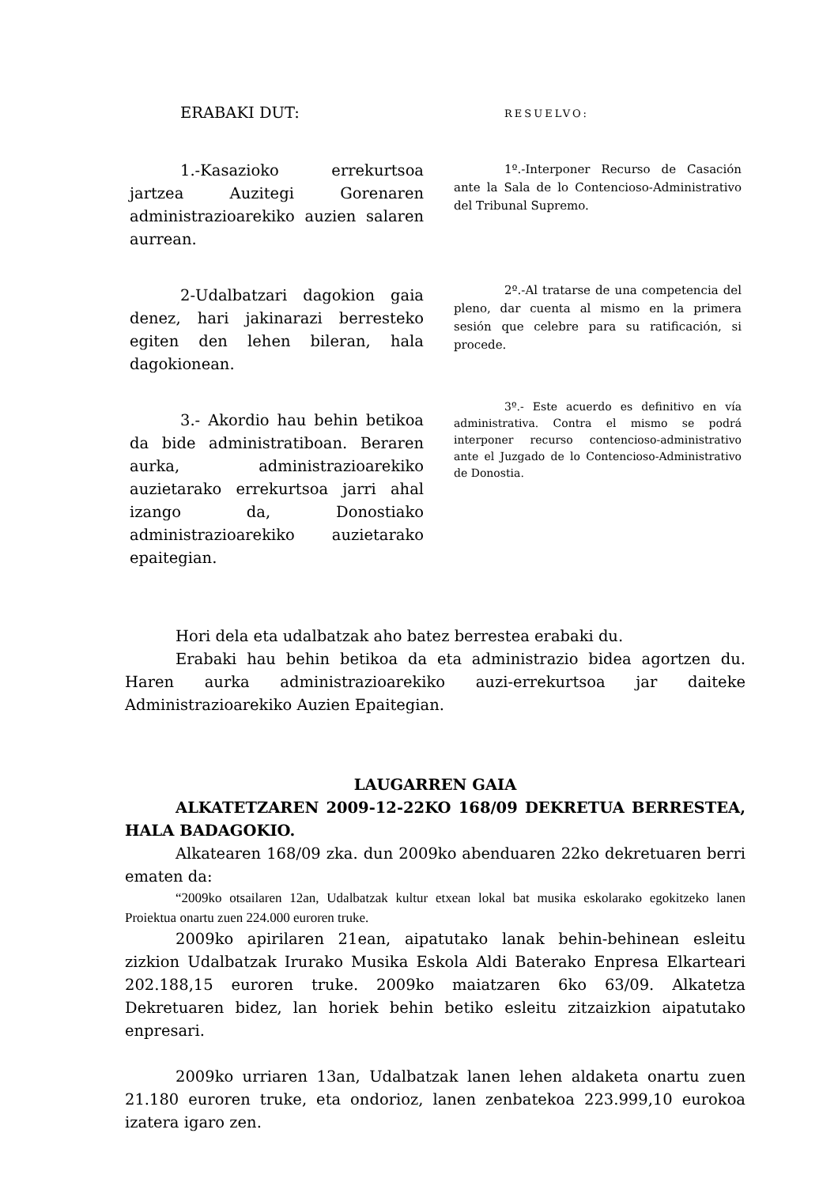ERABAKI DUT:
1.-Kasazioko errekurtsoa jartzea Auzitegi Gorenaren administrazioarekiko auzien salaren aurrean.
2-Udalbatzari dagokion gaia denez, hari jakinarazi berresteko egiten den lehen bileran, hala dagokionean.
3.- Akordio hau behin betikoa da bide administratiboan. Beraren aurka, administrazioarekiko auzietarako errekurtsoa jarri ahal izango da, Donostiako administrazioarekiko auzietarako epaitegian.
RESUELVO:
1º.-Interponer Recurso de Casación ante la Sala de lo Contencioso-Administrativo del Tribunal Supremo.
2º.-Al tratarse de una competencia del pleno, dar cuenta al mismo en la primera sesión que celebre para su ratificación, si procede.
3º.- Este acuerdo es definitivo en vía administrativa. Contra el mismo se podrá interponer recurso contencioso-administrativo ante el Juzgado de lo Contencioso-Administrativo de Donostia.
Hori dela eta udalbatzak aho batez berrestea erabaki du.
Erabaki hau behin betikoa da eta administrazio bidea agortzen du. Haren aurka administrazioarekiko auzi-errekurtsoa jar daiteke Administrazioarekiko Auzien Epaitegian.
LAUGARREN GAIA
ALKATETZAREN 2009-12-22KO 168/09 DEKRETUA BERRESTEA, HALA BADAGOKIO.
Alkatearen 168/09 zka. dun 2009ko abenduaren 22ko dekretuaren berri ematen da:
“2009ko otsailaren 12an, Udalbatzak kultur etxean lokal bat musika eskolarako egokitzeko lanen Proiektua onartu zuen 224.000 euroren truke.
2009ko apirilaren 21ean, aipatutako lanak behin-behinean esleitu zizkion Udalbatzak Irurako Musika Eskola Aldi Baterako Enpresa Elkarteari 202.188,15 euroren truke. 2009ko maiatzaren 6ko 63/09. Alkatetza Dekretuaren bidez, lan horiek behin betiko esleitu zitzaizkion aipatutako enpresari.
2009ko urriaren 13an, Udalbatzak lanen lehen aldaketa onartu zuen 21.180 euroren truke, eta ondorioz, lanen zenbatekoa 223.999,10 eurokoa izatera igaro zen.